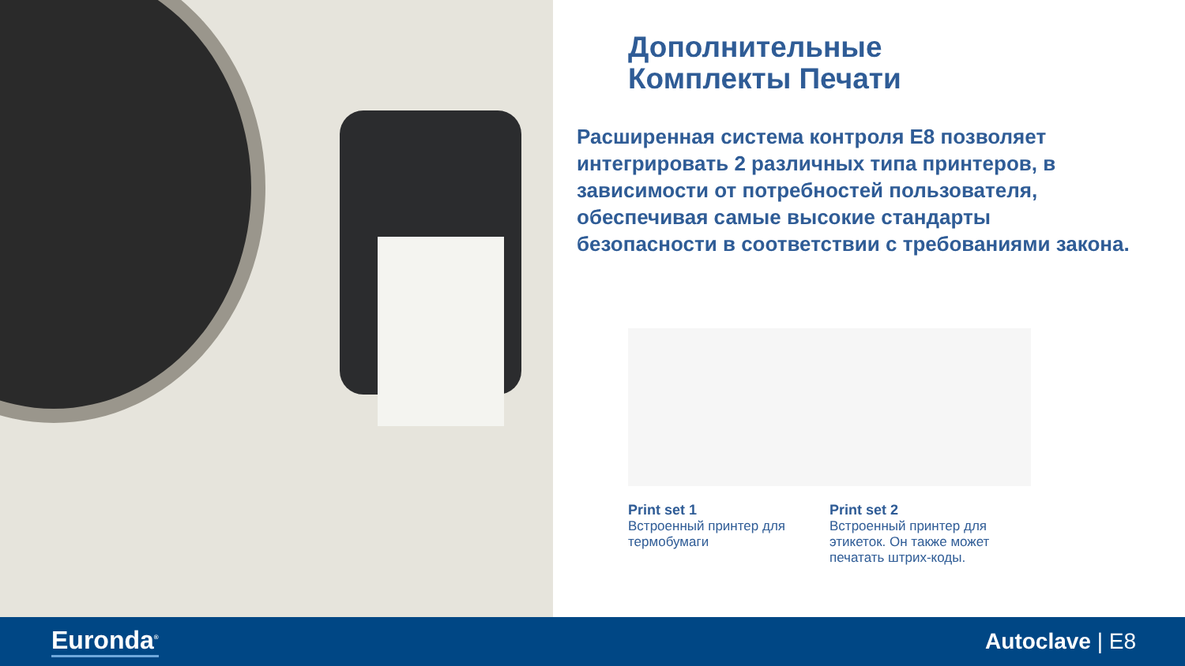Дополнительные
Комплекты Печати
Расширенная система контроля E8 позволяет интегрировать 2 различных типа принтеров, в зависимости от потребностей пользователя, обеспечивая самые высокие стандарты безопасности в соответствии с требованиями закона.
Print set 1
Встроенный принтер для термобумаги
Print set 2
Встроенный принтер для этикеток. Он также может печатать штрих-коды.
Euronda<sup>®</sup>
Autoclave | E8